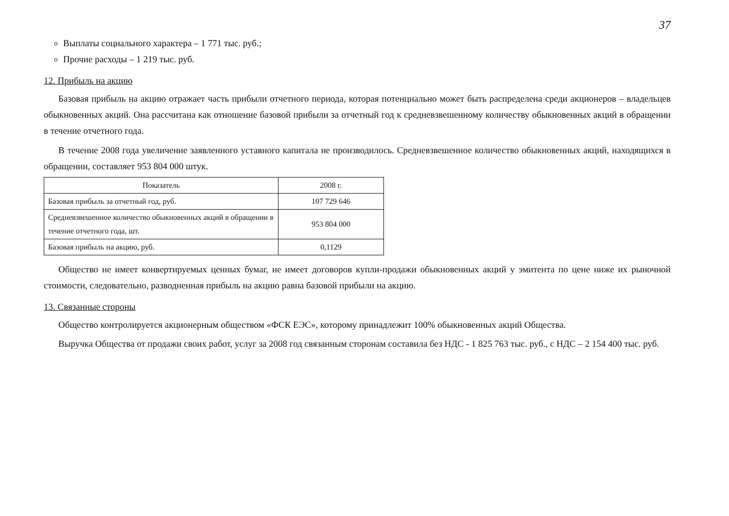37
Выплаты социального характера – 1 771 тыс. руб.;
Прочие расходы – 1 219 тыс. руб.
12. Прибыль на акцию
Базовая прибыль на акцию отражает часть прибыли отчетного периода, которая потенциально может быть распределена среди акционеров – владельцев обыкновенных акций. Она рассчитана как отношение базовой прибыли за отчетный год к средневзвешенному количеству обыкновенных акций в обращении в течение отчетного года.
В течение 2008 года увеличение заявленного уставного капитала не производилось. Средневзвешенное количество обыкновенных акций, находящихся в обращении, составляет 953 804 000 штук.
| Показатель | 2008 г. |
| --- | --- |
| Базовая прибыль за отчетный год, руб. | 107 729 646 |
| Средневзвешенное количество обыкновенных акций в обращении в течение отчетного года, шт. | 953 804 000 |
| Базовая прибыль на акцию, руб. | 0,1129 |
Общество не имеет конвертируемых ценных бумаг, не имеет договоров купли-продажи обыкновенных акций у эмитента по цене ниже их рыночной стоимости, следовательно, разводненная прибыль на акцию равна базовой прибыли на акцию.
13. Связанные стороны
Общество контролируется акционерным обществом «ФСК ЕЭС», которому принадлежит 100% обыкновенных акций Общества.
Выручка Общества от продажи своих работ, услуг за 2008 год связанным сторонам составила без НДС - 1 825 763 тыс. руб., с НДС – 2 154 400 тыс. руб.